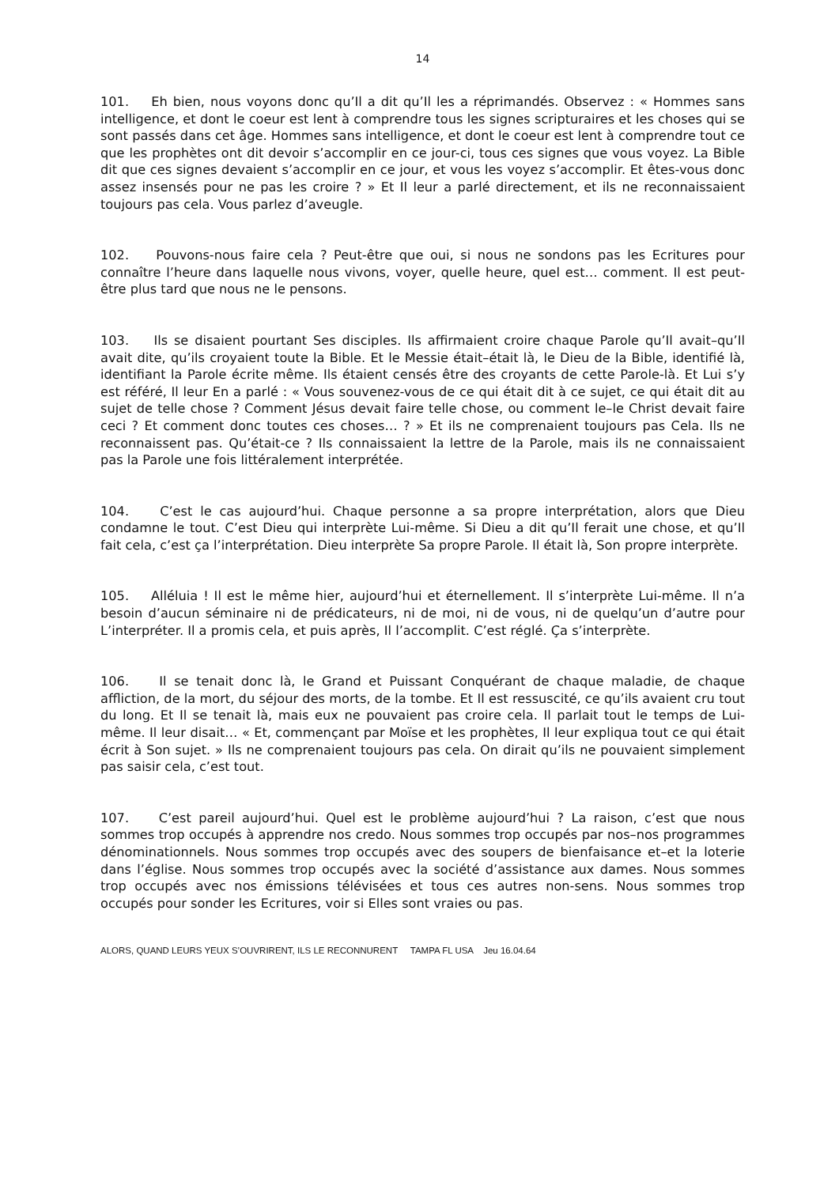14
101. Eh bien, nous voyons donc qu’Il a dit qu’Il les a réprimandés. Observez : « Hommes sans intelligence, et dont le coeur est lent à comprendre tous les signes scripturaires et les choses qui se sont passés dans cet âge. Hommes sans intelligence, et dont le coeur est lent à comprendre tout ce que les prophètes ont dit devoir s’accomplir en ce jour-ci, tous ces signes que vous voyez. La Bible dit que ces signes devaient s’accomplir en ce jour, et vous les voyez s’accomplir. Et êtes-vous donc assez insensés pour ne pas les croire ? » Et Il leur a parlé directement, et ils ne reconnaissaient toujours pas cela. Vous parlez d’aveugle.
102. Pouvons-nous faire cela ? Peut-être que oui, si nous ne sondons pas les Ecritures pour connaître l’heure dans laquelle nous vivons, voyer, quelle heure, quel est… comment. Il est peut-être plus tard que nous ne le pensons.
103. Ils se disaient pourtant Ses disciples. Ils affirmaient croire chaque Parole qu’Il avait–qu’Il avait dite, qu’ils croyaient toute la Bible. Et le Messie était–était là, le Dieu de la Bible, identifié là, identifiant la Parole écrite même. Ils étaient censés être des croyants de cette Parole-là. Et Lui s’y est référé, Il leur En a parlé : « Vous souvenez-vous de ce qui était dit à ce sujet, ce qui était dit au sujet de telle chose ? Comment Jésus devait faire telle chose, ou comment le–le Christ devait faire ceci ? Et comment donc toutes ces choses… ? » Et ils ne comprenaient toujours pas Cela. Ils ne reconnaissent pas. Qu’était-ce ? Ils connaissaient la lettre de la Parole, mais ils ne connaissaient pas la Parole une fois littéralement interprétée.
104. C’est le cas aujourd’hui. Chaque personne a sa propre interprétation, alors que Dieu condamne le tout. C’est Dieu qui interprète Lui-même. Si Dieu a dit qu’Il ferait une chose, et qu’Il fait cela, c’est ça l’interprétation. Dieu interprète Sa propre Parole. Il était là, Son propre interprète.
105. Alléluia ! Il est le même hier, aujourd’hui et éternellement. Il s’interprète Lui-même. Il n’a besoin d’aucun séminaire ni de prédicateurs, ni de moi, ni de vous, ni de quelqu’un d’autre pour L’interpréter. Il a promis cela, et puis après, Il l’accomplit. C’est réglé. Ça s’interprète.
106. Il se tenait donc là, le Grand et Puissant Conquérant de chaque maladie, de chaque affliction, de la mort, du séjour des morts, de la tombe. Et Il est ressuscité, ce qu’ils avaient cru tout du long. Et Il se tenait là, mais eux ne pouvaient pas croire cela. Il parlait tout le temps de Lui-même. Il leur disait… « Et, commençant par Moïse et les prophètes, Il leur expliqua tout ce qui était écrit à Son sujet. » Ils ne comprenaient toujours pas cela. On dirait qu’ils ne pouvaient simplement pas saisir cela, c’est tout.
107. C’est pareil aujourd’hui. Quel est le problème aujourd’hui ? La raison, c’est que nous sommes trop occupés à apprendre nos credo. Nous sommes trop occupés par nos–nos programmes dénominationnels. Nous sommes trop occupés avec des soupers de bienfaisance et–et la loterie dans l’église. Nous sommes trop occupés avec la société d’assistance aux dames. Nous sommes trop occupés avec nos émissions télévisées et tous ces autres non-sens. Nous sommes trop occupés pour sonder les Ecritures, voir si Elles sont vraies ou pas.
ALORS, QUAND LEURS YEUX S’OUVRIRENT, ILS LE RECONNURENT TAMPA FL USA Jeu 16.04.64